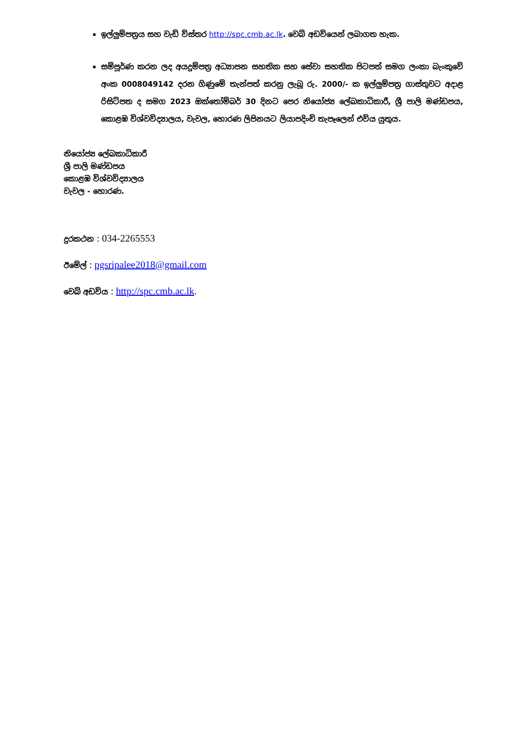ඉල්ලුම්පත්‍රය සහ වැඩි විස්තර http://spc.cmb.ac.lk. වෙබ් අඩවියෙන් ලබාගත හැක.
සම්පූර්ණ කරන ලද අයදුම්පත්‍ර අධ්‍යාපන සහතික සහ සේවා සහතික පිටපත් සමග ලංකා බැංකුවේ අංක 0008049142 දරන ගිණුමේ තැන්පත් කරනු ලැබූ රු. 2000/- ක ඉල්ලුම්පත්‍ර ගාස්තුවට අදාළ රිසිට්පත ද සමග 2023 ඔක්තෝම්බර් 30 දිනට පෙර නියෝජ්‍ය ලේඛකාධිකාරී, ශ්‍රී පාලි මණ්ඩපය, කොළඹ විශ්වවිද්‍යාලය, වැවල, හොරණ ලිපිනයට ලියාපදිංචි තැපෑලෙන් එවිය යුතුය.
නියෝජ්‍ය ලේඛකාධිකාරී
ශ්‍රී පාලි මණ්ඩපය
කොළඹ විශ්වවිද්‍යාලය
වැවල - හොරණ.
දුරකථන : 034-2265553
ඊමේල් : pgsripalee2018@gmail.com
වෙබ් අඩවිය : http://spc.cmb.ac.lk.